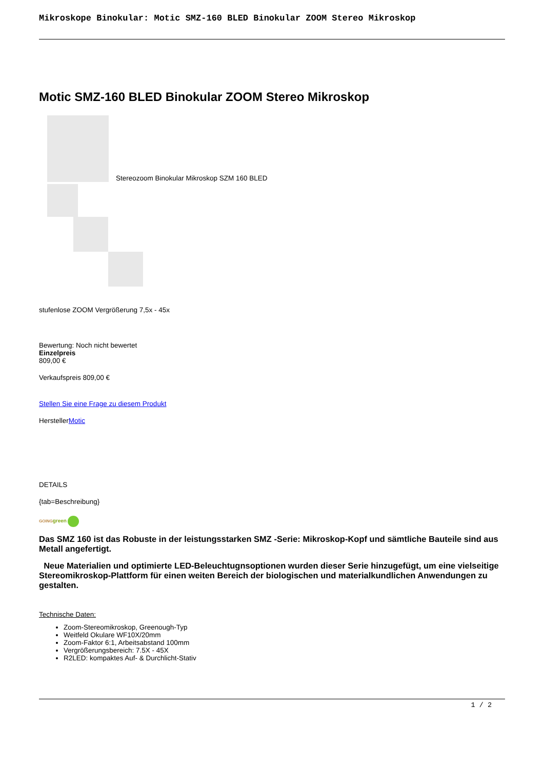Mikroskope Binokular: Motic SMZ-160 BLED Binokular ZOOM Stereo Mikroskop
Motic SMZ-160 BLED Binokular ZOOM Stereo Mikroskop
Stereozoom Binokular Mikroskop SZM 160 BLED
stufenlose ZOOM Vergrößerung 7,5x - 45x
Bewertung: Noch nicht bewertet
Einzelpreis
809,00 €
Verkaufspreis 809,00 €
Stellen Sie eine Frage zu diesem Produkt
HerstellerMotic
DETAILS
{tab=Beschreibung}
GOING green
Das SMZ 160 ist das Robuste in der leistungsstarken SMZ -Serie: Mikroskop-Kopf und sämtliche Bauteile sind aus Metall angefertigt.
Neue Materialien und optimierte LED-Beleuchtugnsoptionen wurden dieser Serie hinzugefügt, um eine vielseitige Stereomikroskop-Plattform für einen weiten Bereich der biologischen und materialkundlichen Anwendungen zu gestalten.
Technische Daten:
Zoom-Stereomikroskop, Greenough-Typ
Weitfeld Okulare WF10X/20mm
Zoom-Faktor 6:1, Arbeitsabstand 100mm
Vergrößerungsbereich: 7.5X - 45X
R2LED: kompaktes Auf- & Durchlicht-Stativ
1 / 2